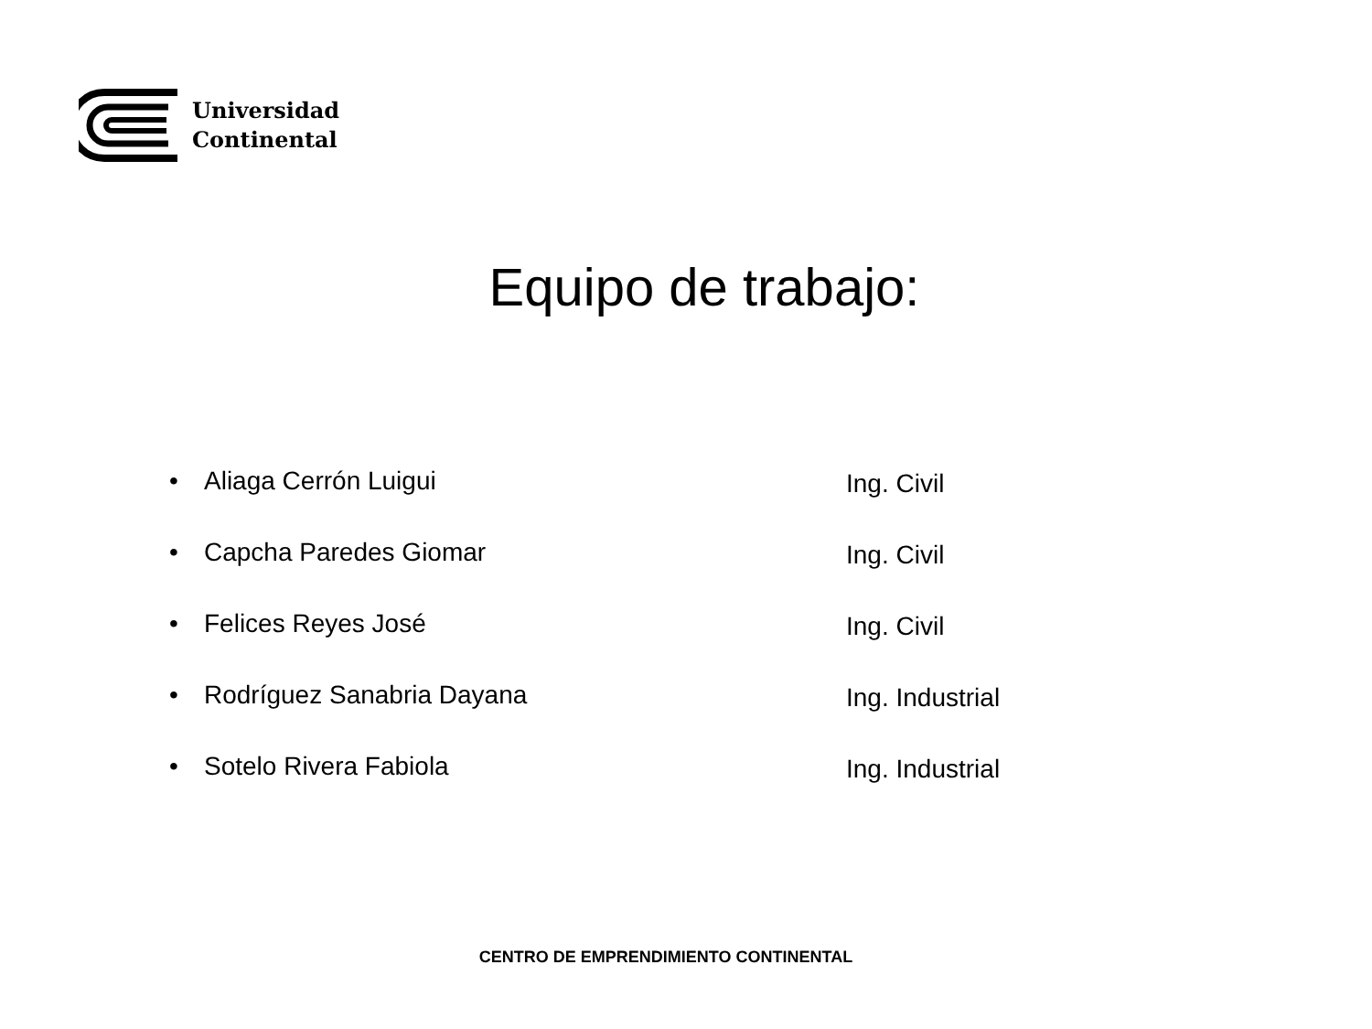Universidad
Continental
Equipo de trabajo:
• Aliaga Cerrón Luigui
Ing. Civil
• Capcha Paredes Giomar
Ing. Civil
• Felices Reyes José
Ing. Civil
• Rodríguez Sanabria Dayana
Ing. Industrial
• Sotelo Rivera Fabiola
Ing. Industrial
CENTRO DE EMPRENDIMIENTO CONTINENTAL